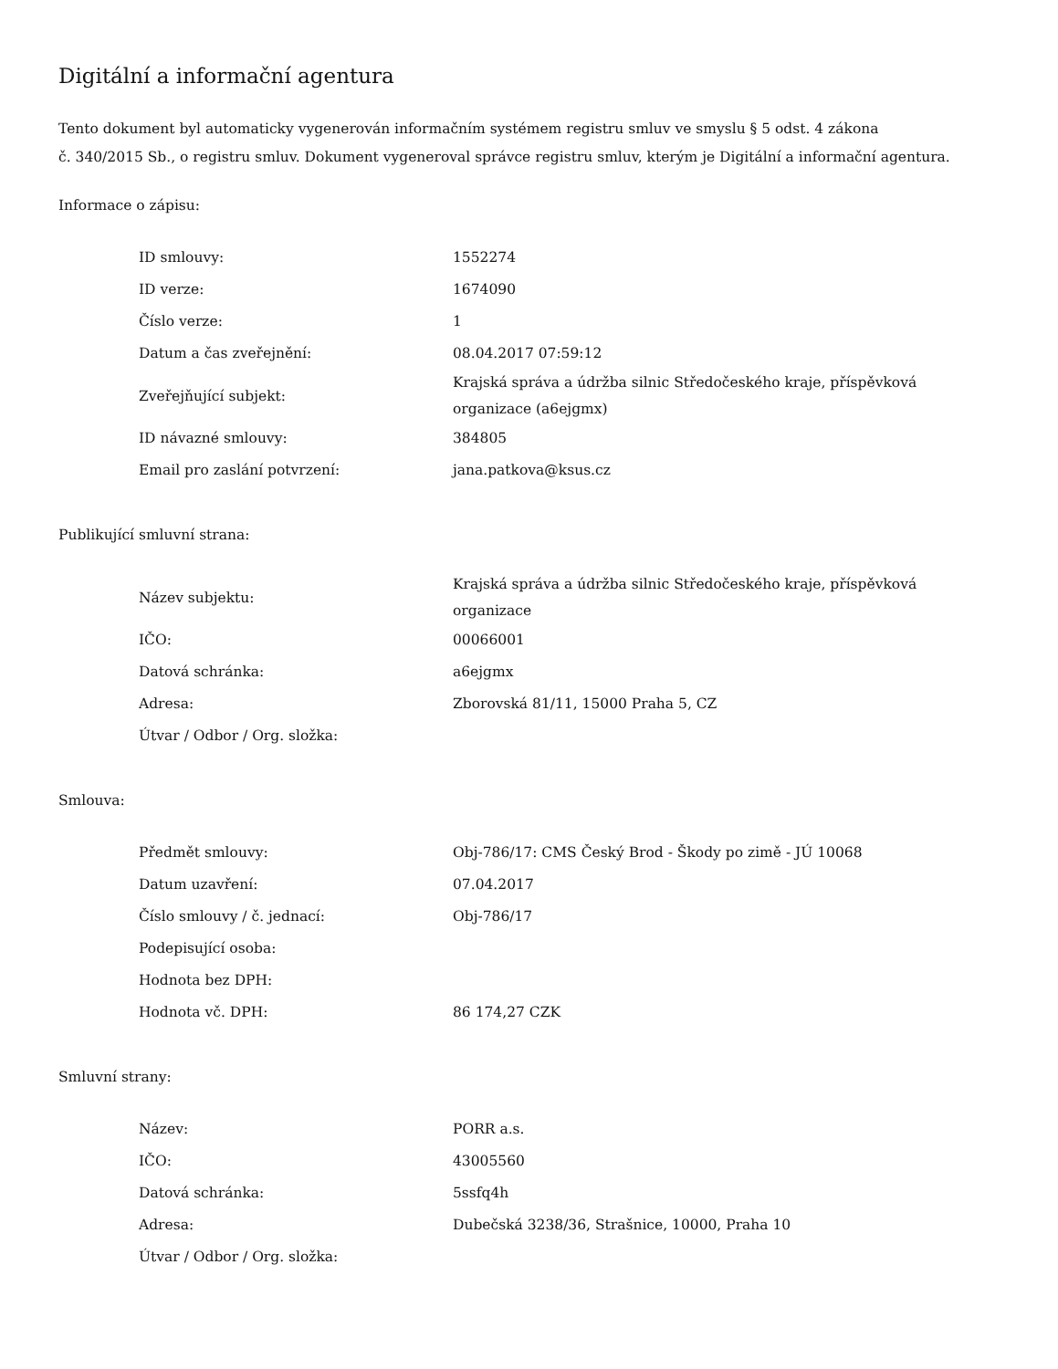Digitální a informační agentura
Tento dokument byl automaticky vygenerován informačním systémem registru smluv ve smyslu § 5 odst. 4 zákona
č. 340/2015 Sb., o registru smluv. Dokument vygeneroval správce registru smluv, kterým je Digitální a informační agentura.
Informace o zápisu:
| ID smlouvy: | 1552274 |
| ID verze: | 1674090 |
| Číslo verze: | 1 |
| Datum a čas zveřejnění: | 08.04.2017 07:59:12 |
| Zveřejňující subjekt: | Krajská správa a údržba silnic Středočeského kraje, příspěvková organizace (a6ejgmx) |
| ID návazné smlouvy: | 384805 |
| Email pro zaslání potvrzení: | jana.patkova@ksus.cz |
Publikující smluvní strana:
| Název subjektu: | Krajská správa a údržba silnic Středočeského kraje, příspěvková organizace |
| IČO: | 00066001 |
| Datová schránka: | a6ejgmx |
| Adresa: | Zborovská 81/11, 15000 Praha 5, CZ |
| Útvar / Odbor / Org. složka: | |
Smlouva:
| Předmět smlouvy: | Obj-786/17: CMS Český Brod - Škody po zimě - JÚ 10068 |
| Datum uzavření: | 07.04.2017 |
| Číslo smlouvy / č. jednací: | Obj-786/17 |
| Podepisující osoba: | |
| Hodnota bez DPH: | |
| Hodnota vč. DPH: | 86 174,27 CZK |
Smluvní strany:
| Název: | PORR a.s. |
| IČO: | 43005560 |
| Datová schránka: | 5ssfq4h |
| Adresa: | Dubečská 3238/36, Strašnice, 10000, Praha 10 |
| Útvar / Odbor / Org. složka: | |